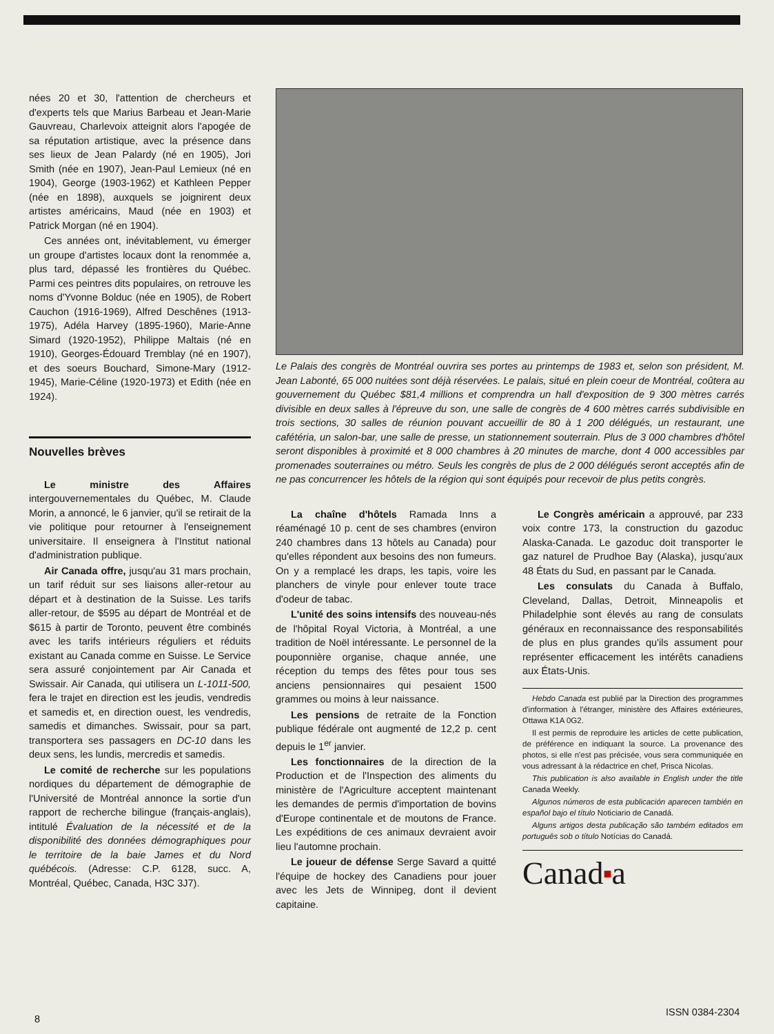nées 20 et 30, l'attention de chercheurs et d'experts tels que Marius Barbeau et Jean-Marie Gauvreau, Charlevoix atteignit alors l'apogée de sa réputation artistique, avec la présence dans ses lieux de Jean Palardy (né en 1905), Jori Smith (née en 1907), Jean-Paul Lemieux (né en 1904), George (1903-1962) et Kathleen Pepper (née en 1898), auxquels se joignirent deux artistes américains, Maud (née en 1903) et Patrick Morgan (né en 1904).
Ces années ont, inévitablement, vu émerger un groupe d'artistes locaux dont la renommée a, plus tard, dépassé les frontières du Québec. Parmi ces peintres dits populaires, on retrouve les noms d'Yvonne Bolduc (née en 1905), de Robert Cauchon (1916-1969), Alfred Deschênes (1913-1975), Adéla Harvey (1895-1960), Marie-Anne Simard (1920-1952), Philippe Maltais (né en 1910), Georges-Édouard Tremblay (né en 1907), et des soeurs Bouchard, Simone-Mary (1912-1945), Marie-Céline (1920-1973) et Edith (née en 1924).
Nouvelles brèves
Le ministre des Affaires intergouvernementales du Québec, M. Claude Morin, a annoncé, le 6 janvier, qu'il se retirait de la vie politique pour retourner à l'enseignement universitaire. Il enseignera à l'Institut national d'administration publique.
Air Canada offre, jusqu'au 31 mars prochain, un tarif réduit sur ses liaisons aller-retour au départ et à destination de la Suisse. Les tarifs aller-retour, de $595 au départ de Montréal et de $615 à partir de Toronto, peuvent être combinés avec les tarifs intérieurs réguliers et réduits existant au Canada comme en Suisse. Le Service sera assuré conjointement par Air Canada et Swissair. Air Canada, qui utilisera un L-1011-500, fera le trajet en direction est les jeudis, vendredis et samedis et, en direction ouest, les vendredis, samedis et dimanches. Swissair, pour sa part, transportera ses passagers en DC-10 dans les deux sens, les lundis, mercredis et samedis.
Le comité de recherche sur les populations nordiques du département de démographie de l'Université de Montréal annonce la sortie d'un rapport de recherche bilingue (français-anglais), intitulé Évaluation de la nécessité et de la disponibilité des données démographiques pour le territoire de la baie James et du Nord québécois. (Adresse: C.P. 6128, succ. A, Montréal, Québec, Canada, H3C 3J7).
Le Palais des congrès de Montréal ouvrira ses portes au printemps de 1983 et, selon son président, M. Jean Labonté, 65 000 nuitées sont déjà réservées. Le palais, situé en plein coeur de Montréal, coûtera au gouvernement du Québec $81,4 millions et comprendra un hall d'exposition de 9 300 mètres carrés divisible en deux salles à l'épreuve du son, une salle de congrès de 4 600 mètres carrés subdivisible en trois sections, 30 salles de réunion pouvant accueillir de 80 à 1 200 délégués, un restaurant, une cafétéria, un salon-bar, une salle de presse, un stationnement souterrain. Plus de 3 000 chambres d'hôtel seront disponibles à proximité et 8 000 chambres à 20 minutes de marche, dont 4 000 accessibles par promenades souterraines ou métro. Seuls les congrès de plus de 2 000 délégués seront acceptés afin de ne pas concurrencer les hôtels de la région qui sont équipés pour recevoir de plus petits congrès.
La chaîne d'hôtels Ramada Inns a réaménagé 10 p. cent de ses chambres (environ 240 chambres dans 13 hôtels au Canada) pour qu'elles répondent aux besoins des non fumeurs. On y a remplacé les draps, les tapis, voire les planchers de vinyle pour enlever toute trace d'odeur de tabac.
L'unité des soins intensifs des nouveau-nés de l'hôpital Royal Victoria, à Montréal, a une tradition de Noël intéressante. Le personnel de la pouponnière organise, chaque année, une réception du temps des fêtes pour tous ses anciens pensionnaires qui pesaient 1500 grammes ou moins à leur naissance.
Les pensions de retraite de la Fonction publique fédérale ont augmenté de 12,2 p. cent depuis le 1<sup>er</sup> janvier.
Les fonctionnaires de la direction de la Production et de l'Inspection des aliments du ministère de l'Agriculture acceptent maintenant les demandes de permis d'importation de bovins d'Europe continentale et de moutons de France. Les expéditions de ces animaux devraient avoir lieu l'automne prochain.
Le joueur de défense Serge Savard a quitté l'équipe de hockey des Canadiens pour jouer avec les Jets de Winnipeg, dont il devient capitaine.
Le Congrès américain a approuvé, par 233 voix contre 173, la construction du gazoduc Alaska-Canada. Le gazoduc doit transporter le gaz naturel de Prudhoe Bay (Alaska), jusqu'aux 48 États du Sud, en passant par le Canada.
Les consulats du Canada à Buffalo, Cleveland, Dallas, Detroit, Minneapolis et Philadelphie sont élevés au rang de consulats généraux en reconnaissance des responsabilités de plus en plus grandes qu'ils assument pour représenter efficacement les intérêts canadiens aux États-Unis.
Hebdo Canada est publié par la Direction des programmes d'information à l'étranger, ministère des Affaires extérieures, Ottawa K1A 0G2.
Il est permis de reproduire les articles de cette publication, de préférence en indiquant la source. La provenance des photos, si elle n'est pas précisée, vous sera communiquée en vous adressant à la rédactrice en chef, Prisca Nicolas.
This publication is also available in English under the title Canada Weekly.
Algunos números de esta publicación aparecen también en español bajo el título Noticiario de Canadá.
Alguns artigos desta publicação são também editados em português sob o título Notícias do Canadá.
Canad■a
8
ISSN 0384-2304